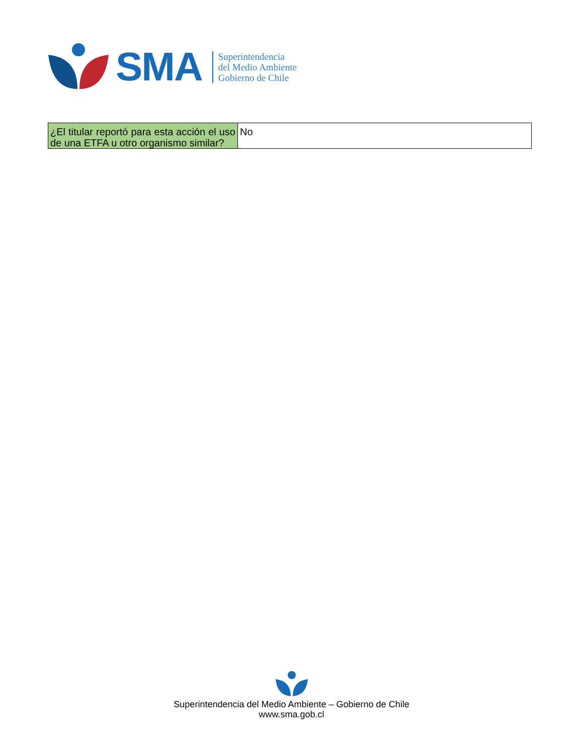SMA
Superintendencia
del Medio Ambiente
Gobierno de Chile
| ¿El titular reportó para esta acción el uso de una ETFA u otro organismo similar? | No |
Superintendencia del Medio Ambiente – Gobierno de Chile
www.sma.gob.cl